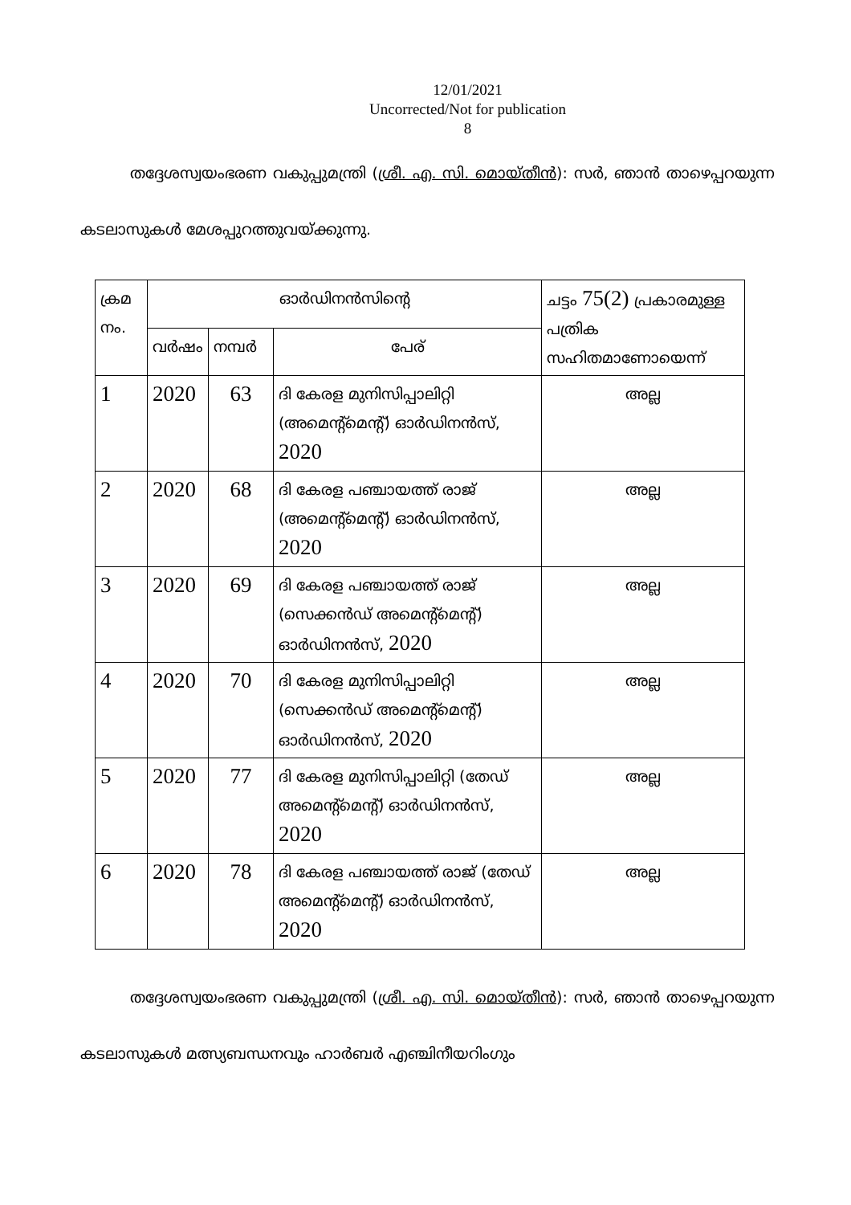12/01/2021
Uncorrected/Not for publication
8
തദ്ദേശസ്വയംഭരണ വകുപ്പുമന്ത്രി (ശ്രീ. എ. സി. മൊയ്തീൻ): സർ, ഞാൻ താഴെപ്പറയുന്ന കടലാസുകൾ മേശപ്പുറത്തുവയ്ക്കുന്നു.
| ക്രമ നം. | ഓർഡിനൻസിന്റെ | | | ചട്ടം 75(2) പ്രകാരമുള്ള പത്രിക സഹിതമാണോയെന്ന് |
| --- | --- | --- | --- | --- |
| | വർഷം | നമ്പർ | പേര് | |
| 1 | 2020 | 63 | ദി കേരള മുനിസിപ്പാലിറ്റി (അമെന്റ്മെന്റ്) ഓർഡിനൻസ്, 2020 | അല്ല |
| 2 | 2020 | 68 | ദി കേരള പഞ്ചായത്ത് രാജ് (അമെന്റ്മെന്റ്) ഓർഡിനൻസ്, 2020 | അല്ല |
| 3 | 2020 | 69 | ദി കേരള പഞ്ചായത്ത് രാജ് (സെക്കൻഡ് അമെന്റ്മെന്റ്) ഓർഡിനൻസ്, 2020 | അല്ല |
| 4 | 2020 | 70 | ദി കേരള മുനിസിപ്പാലിറ്റി (സെക്കൻഡ് അമെന്റ്മെന്റ്) ഓർഡിനൻസ്, 2020 | അല്ല |
| 5 | 2020 | 77 | ദി കേരള മുനിസിപ്പാലിറ്റി (തേഡ് അമെന്റ്മെന്റ്) ഓർഡിനൻസ്, 2020 | അല്ല |
| 6 | 2020 | 78 | ദി കേരള പഞ്ചായത്ത് രാജ് (തേഡ് അമെന്റ്മെന്റ്) ഓർഡിനൻസ്, 2020 | അല്ല |
തദ്ദേശസ്വയംഭരണ വകുപ്പുമന്ത്രി (ശ്രീ. എ. സി. മൊയ്തീൻ): സർ, ഞാൻ താഴെപ്പറയുന്ന കടലാസുകൾ മത്സ്യബന്ധനവും ഹാർബർ എഞ്ചിനീയറിംഗും